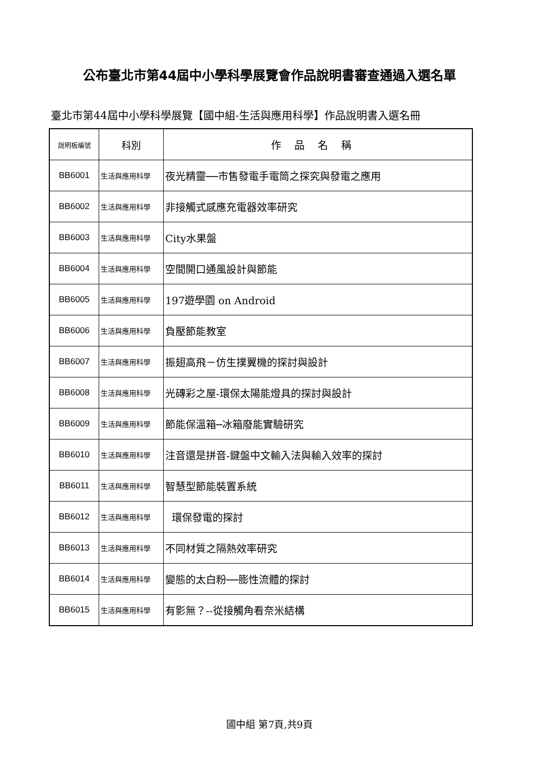公布臺北市第44屆中小學科學展覽會作品說明書審查通過入選名單
臺北市第44屆中小學科學展覽【國中組-生活與應用科學】作品說明書入選名冊
| 說明板編號 | 科別 | 作品名稱 |
| --- | --- | --- |
| BB6001 | 生活與應用科學 | 夜光精靈──市售發電手電筒之探究與發電之應用 |
| BB6002 | 生活與應用科學 | 非接觸式感應充電器效率研究 |
| BB6003 | 生活與應用科學 | City水果盤 |
| BB6004 | 生活與應用科學 | 空間開口通風設計與節能 |
| BB6005 | 生活與應用科學 | 197遊學園 on Android |
| BB6006 | 生活與應用科學 | 負壓節能教室 |
| BB6007 | 生活與應用科學 | 振翅高飛－仿生撲翼機的探討與設計 |
| BB6008 | 生活與應用科學 | 光磚彩之屋-環保太陽能燈具的探討與設計 |
| BB6009 | 生活與應用科學 | 節能保溫箱─冰箱廢能實驗研究 |
| BB6010 | 生活與應用科學 | 注音還是拼音-鍵盤中文輸入法與輸入效率的探討 |
| BB6011 | 生活與應用科學 | 智慧型節能裝置系統 |
| BB6012 | 生活與應用科學 | 環保發電的探討 |
| BB6013 | 生活與應用科學 | 不同材質之隔熱效率研究 |
| BB6014 | 生活與應用科學 | 變態的太白粉──膨性流體的探討 |
| BB6015 | 生活與應用科學 | 有影無？--從接觸角看奈米結構 |
國中組 第7頁,共9頁